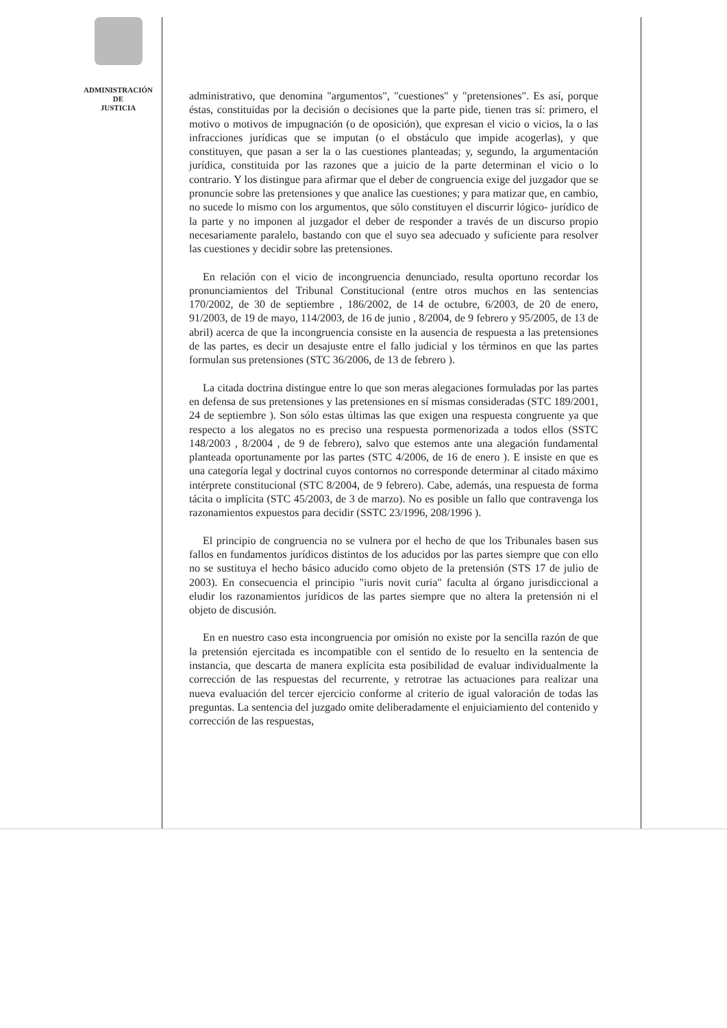ADMINISTRACIÓN
DE
JUSTICIA
administrativo, que denomina "argumentos", "cuestiones" y "pretensiones". Es así, porque éstas, constituidas por la decisión o decisiones que la parte pide, tienen tras sí: primero, el motivo o motivos de impugnación (o de oposición), que expresan el vicio o vicios, la o las infracciones jurídicas que se imputan (o el obstáculo que impide acogerlas), y que constituyen, que pasan a ser la o las cuestiones planteadas; y, segundo, la argumentación jurídica, constituida por las razones que a juicio de la parte determinan el vicio o lo contrario. Y los distingue para afirmar que el deber de congruencia exige del juzgador que se pronuncie sobre las pretensiones y que analice las cuestiones; y para matizar que, en cambio, no sucede lo mismo con los argumentos, que sólo constituyen el discurrir lógico- jurídico de la parte y no imponen al juzgador el deber de responder a través de un discurso propio necesariamente paralelo, bastando con que el suyo sea adecuado y suficiente para resolver las cuestiones y decidir sobre las pretensiones.
En relación con el vicio de incongruencia denunciado, resulta oportuno recordar los pronunciamientos del Tribunal Constitucional (entre otros muchos en las sentencias 170/2002, de 30 de septiembre , 186/2002, de 14 de octubre, 6/2003, de 20 de enero, 91/2003, de 19 de mayo, 114/2003, de 16 de junio , 8/2004, de 9 febrero y 95/2005, de 13 de abril) acerca de que la incongruencia consiste en la ausencia de respuesta a las pretensiones de las partes, es decir un desajuste entre el fallo judicial y los términos en que las partes formulan sus pretensiones (STC 36/2006, de 13 de febrero ).
La citada doctrina distingue entre lo que son meras alegaciones formuladas por las partes en defensa de sus pretensiones y las pretensiones en sí mismas consideradas (STC 189/2001, 24 de septiembre ). Son sólo estas últimas las que exigen una respuesta congruente ya que respecto a los alegatos no es preciso una respuesta pormenorizada a todos ellos (SSTC 148/2003 , 8/2004 , de 9 de febrero), salvo que estemos ante una alegación fundamental planteada oportunamente por las partes (STC 4/2006, de 16 de enero ). E insiste en que es una categoría legal y doctrinal cuyos contornos no corresponde determinar al citado máximo intérprete constitucional (STC 8/2004, de 9 febrero). Cabe, además, una respuesta de forma tácita o implícita (STC 45/2003, de 3 de marzo). No es posible un fallo que contravenga los razonamientos expuestos para decidir (SSTC 23/1996, 208/1996 ).
El principio de congruencia no se vulnera por el hecho de que los Tribunales basen sus fallos en fundamentos jurídicos distintos de los aducidos por las partes siempre que con ello no se sustituya el hecho básico aducido como objeto de la pretensión (STS 17 de julio de 2003). En consecuencia el principio "iuris novit curia" faculta al órgano jurisdiccional a eludir los razonamientos jurídicos de las partes siempre que no altera la pretensión ni el objeto de discusión.
En en nuestro caso esta incongruencia por omisión no existe por la sencilla razón de que la pretensión ejercitada es incompatible con el sentido de lo resuelto en la sentencia de instancia, que descarta de manera explícita esta posibilidad de evaluar individualmente la corrección de las respuestas del recurrente, y retrotrae las actuaciones para realizar una nueva evaluación del tercer ejercicio conforme al criterio de igual valoración de todas las preguntas. La sentencia del juzgado omite deliberadamente el enjuiciamiento del contenido y corrección de las respuestas,